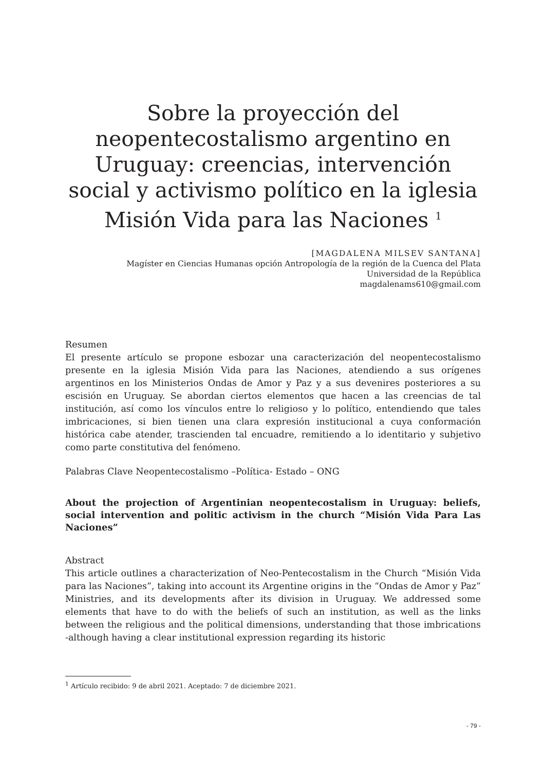Sobre la proyección del neopentecostalismo argentino en Uruguay: creencias, intervención social y activismo político en la iglesia Misión Vida para las Naciones <sup>1</sup>
[MAGDALENA MILSEV SANTANA]
Magíster en Ciencias Humanas opción Antropología de la región de la Cuenca del Plata
Universidad de la República
magdalenams610@gmail.com
Resumen
El presente artículo se propone esbozar una caracterización del neopentecostalismo presente en la iglesia Misión Vida para las Naciones, atendiendo a sus orígenes argentinos en los Ministerios Ondas de Amor y Paz y a sus devenires posteriores a su escisión en Uruguay. Se abordan ciertos elementos que hacen a las creencias de tal institución, así como los vínculos entre lo religioso y lo político, entendiendo que tales imbricaciones, si bien tienen una clara expresión institucional a cuya conformación histórica cabe atender, trascienden tal encuadre, remitiendo a lo identitario y subjetivo como parte constitutiva del fenómeno.
Palabras Clave Neopentecostalismo –Política- Estado – ONG
About the projection of Argentinian neopentecostalism in Uruguay: beliefs, social intervention and politic activism in the church “Misión Vida Para Las Naciones”
Abstract
This article outlines a characterization of Neo-Pentecostalism in the Church “Misión Vida para las Naciones”, taking into account its Argentine origins in the “Ondas de Amor y Paz” Ministries, and its developments after its division in Uruguay. We addressed some elements that have to do with the beliefs of such an institution, as well as the links between the religious and the political dimensions, understanding that those imbrications -although having a clear institutional expression regarding its historic
<sup>1</sup> Artículo recibido: 9 de abril 2021. Aceptado: 7 de diciembre 2021.
- 79 -